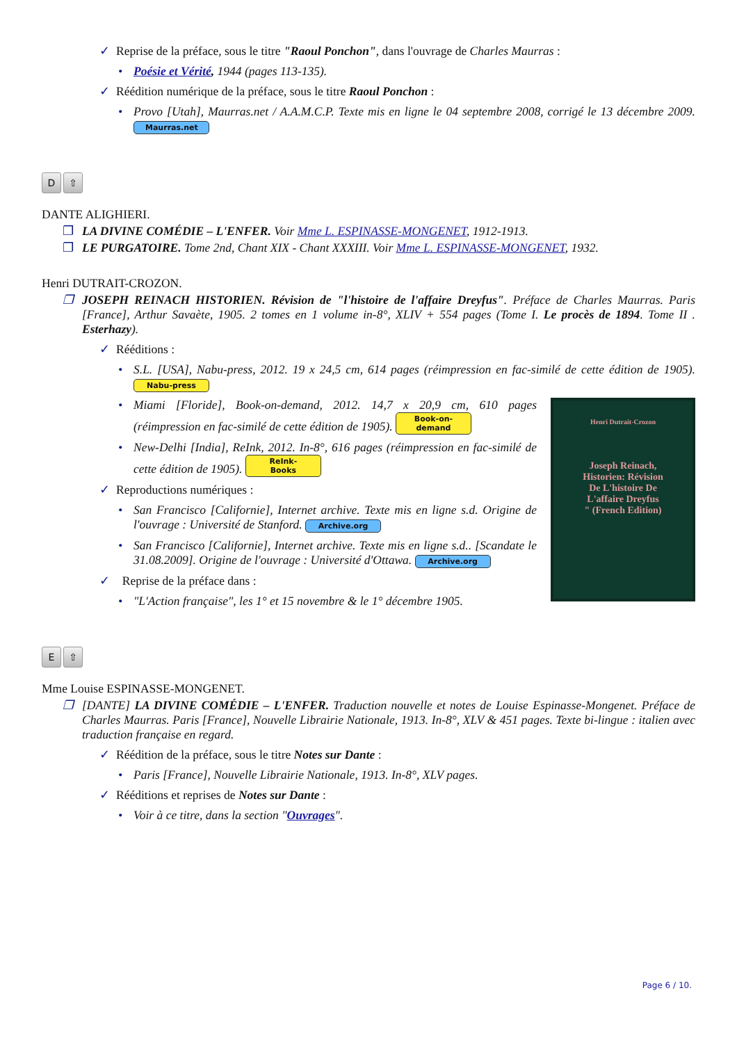✓ Reprise de la préface, sous le titre "Raoul Ponchon", dans l'ouvrage de Charles Maurras :
• Poésie et Vérité, 1944 (pages 113-135).
✓ Réédition numérique de la préface, sous le titre Raoul Ponchon :
• Provo [Utah], Maurras.net / A.A.M.C.P. Texte mis en ligne le 04 septembre 2008, corrigé le 13 décembre 2009. Maurras.net
D ⇧
DANTE ALIGHIERI.
❐ LA DIVINE COMÉDIE – L'ENFER. Voir Mme L. ESPINASSE-MONGENET, 1912-1913.
❐ LE PURGATOIRE. Tome 2nd, Chant XIX - Chant XXXIII. Voir Mme L. ESPINASSE-MONGENET, 1932.
Henri DUTRAIT-CROZON.
❐ JOSEPH REINACH HISTORIEN. Révision de "l'histoire de l'affaire Dreyfus". Préface de Charles Maurras. Paris [France], Arthur Savaète, 1905. 2 tomes en 1 volume in-8°, XLIV + 554 pages (Tome I. Le procès de 1894. Tome II . Esterhazy).
✓ Rééditions :
• S.L. [USA], Nabu-press, 2012. 19 x 24,5 cm, 614 pages (réimpression en fac-similé de cette édition de 1905). Nabu-press
Henri Dutrait-Crozon
Joseph Reinach,
Historien: Révision
De L'histoire De
L'affaire Dreyfus
" (French Edition)
• Miami [Floride], Book-on-demand, 2012. 14,7 x 20,9 cm, 610 pages (réimpression en fac-similé de cette édition de 1905). Book-on-demand
• New-Delhi [India], ReInk, 2012. In-8°, 616 pages (réimpression en fac-similé de cette édition de 1905). ReInk-Books
✓ Reproductions numériques :
• San Francisco [Californie], Internet archive. Texte mis en ligne s.d. Origine de l'ouvrage : Université de Stanford. Archive.org
• San Francisco [Californie], Internet archive. Texte mis en ligne s.d.. [Scandate le 31.08.2009]. Origine de l'ouvrage : Université d'Ottawa. Archive.org
✓ Reprise de la préface dans :
• "L'Action française", les 1° et 15 novembre & le 1° décembre 1905.
E ⇧
Mme Louise ESPINASSE-MONGENET.
❐ [DANTE] LA DIVINE COMÉDIE – L'ENFER. Traduction nouvelle et notes de Louise Espinasse-Mongenet. Préface de Charles Maurras. Paris [France], Nouvelle Librairie Nationale, 1913. In-8°, XLV & 451 pages. Texte bi-lingue : italien avec traduction française en regard.
✓ Réédition de la préface, sous le titre Notes sur Dante :
• Paris [France], Nouvelle Librairie Nationale, 1913. In-8°, XLV pages.
✓ Rééditions et reprises de Notes sur Dante :
• Voir à ce titre, dans la section "Ouvrages".
Page 6 / 10.